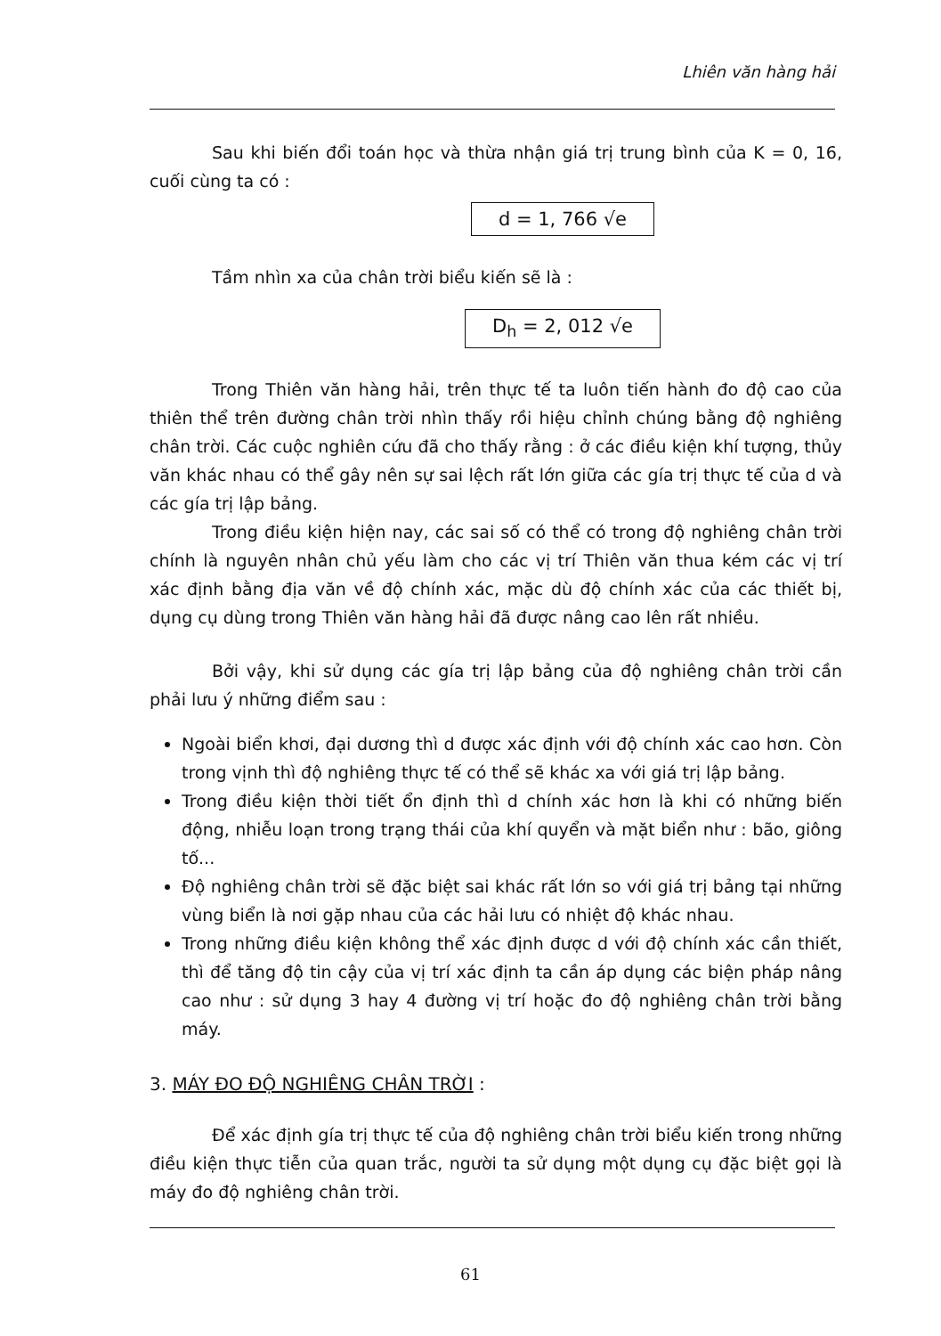Lhiên văn hàng hải
Sau khi biến đổi toán học và thừa nhận giá trị trung bình của K = 0, 16, cuối cùng ta có :
d = 1, 766 √e
Tầm nhìn xa của chân trời biểu kiến sẽ là :
D<sub>h</sub> = 2, 012 √e
Trong Thiên văn hàng hải, trên thực tế ta luôn tiến hành đo độ cao của thiên thể trên đường chân trời nhìn thấy rồi hiệu chỉnh chúng bằng độ nghiêng chân trời. Các cuộc nghiên cứu đã cho thấy rằng : ở các điều kiện khí tượng, thủy văn khác nhau có thể gây nên sự sai lệch rất lớn giữa các gía trị thực tế của d và các gía trị lập bảng.
Trong điều kiện hiện nay, các sai số có thể có trong độ nghiêng chân trời chính là nguyên nhân chủ yếu làm cho các vị trí Thiên văn thua kém các vị trí xác định bằng địa văn về độ chính xác, mặc dù độ chính xác của các thiết bị, dụng cụ dùng trong Thiên văn hàng hải đã được nâng cao lên rất nhiều.
Bởi vậy, khi sử dụng các gía trị lập bảng của độ nghiêng chân trời cần phải lưu ý những điểm sau :
Ngoài biển khơi, đại dương thì d được xác định với độ chính xác cao hơn. Còn trong vịnh thì độ nghiêng thực tế có thể sẽ khác xa với giá trị lập bảng.
Trong điều kiện thời tiết ổn định thì d chính xác hơn là khi có những biến động, nhiễu loạn trong trạng thái của khí quyển và mặt biển như : bão, giông tố...
Độ nghiêng chân trời sẽ đặc biệt sai khác rất lớn so với giá trị bảng tại những vùng biển là nơi gặp nhau của các hải lưu có nhiệt độ khác nhau.
Trong những điều kiện không thể xác định được d với độ chính xác cần thiết, thì để tăng độ tin cậy của vị trí xác định ta cần áp dụng các biện pháp nâng cao như : sử dụng 3 hay 4 đường vị trí hoặc đo độ nghiêng chân trời bằng máy.
3. MÁY ĐO ĐỘ NGHIÊNG CHÂN TRỜI :
Để xác định gía trị thực tế của độ nghiêng chân trời biểu kiến trong những điều kiện thực tiễn của quan trắc, người ta sử dụng một dụng cụ đặc biệt gọi là máy đo độ nghiêng chân trời.
61